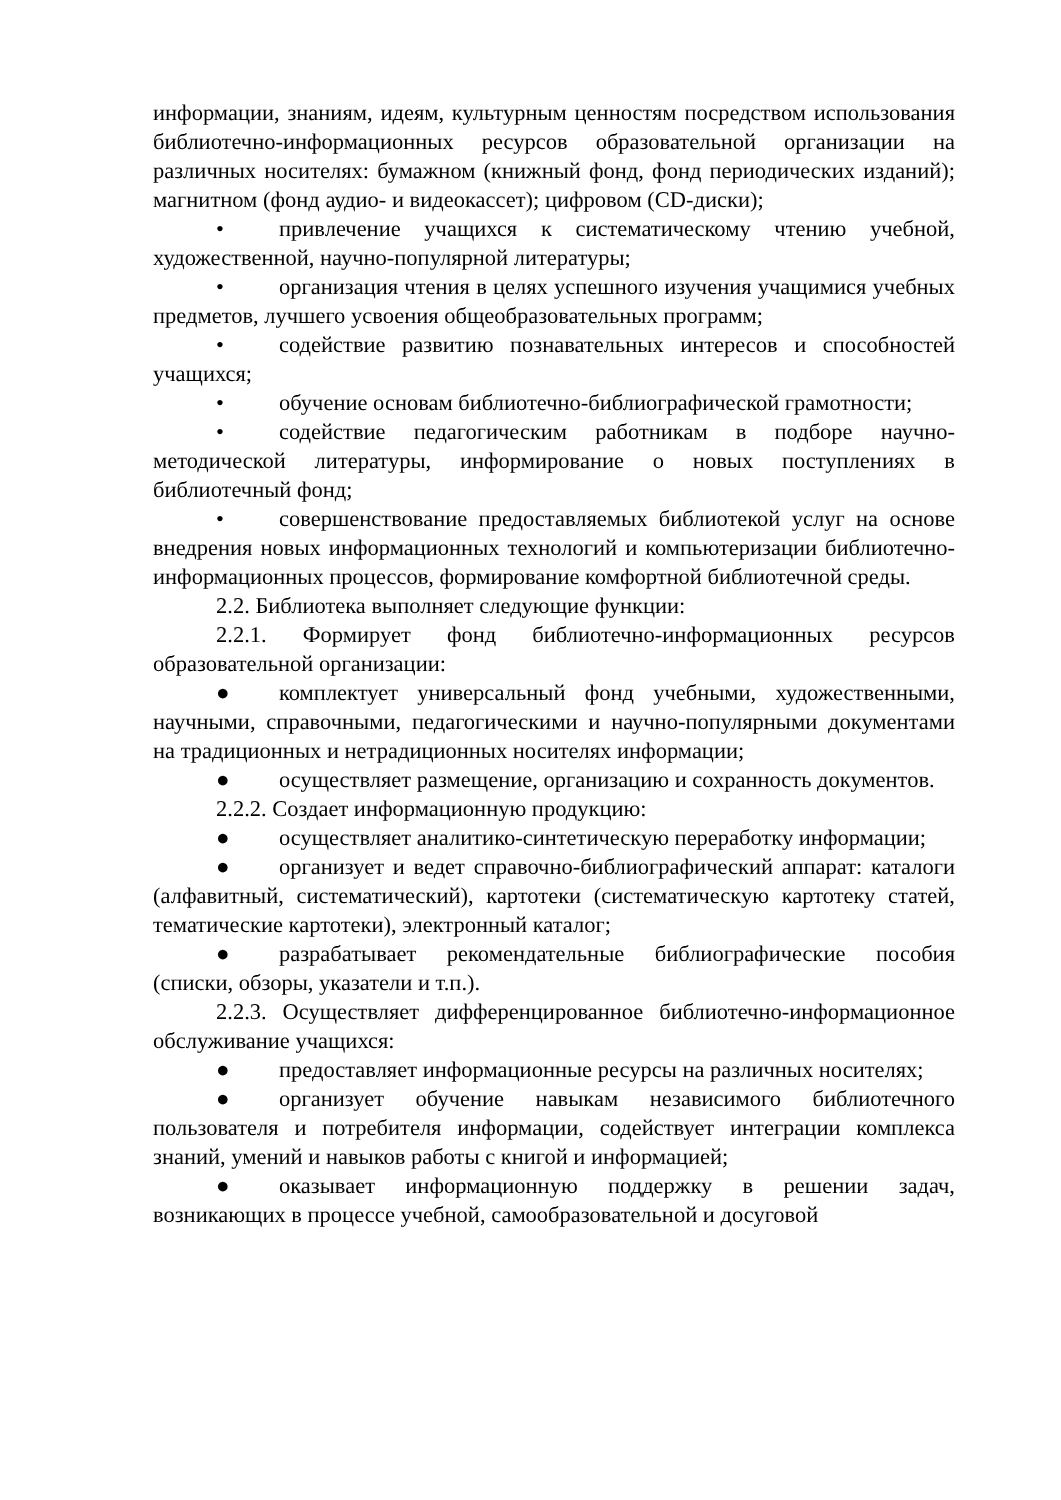информации, знаниям, идеям, культурным ценностям посредством использования библиотечно-информационных ресурсов образовательной организации на различных носителях: бумажном (книжный фонд, фонд периодических изданий); магнитном (фонд аудио- и видеокассет); цифровом (CD-диски);
• привлечение учащихся к систематическому чтению учебной, художественной, научно-популярной литературы;
• организация чтения в целях успешного изучения учащимися учебных предметов, лучшего усвоения общеобразовательных программ;
• содействие развитию познавательных интересов и способностей учащихся;
• обучение основам библиотечно-библиографической грамотности;
• содействие педагогическим работникам в подборе научно-методической литературы, информирование о новых поступлениях в библиотечный фонд;
• совершенствование предоставляемых библиотекой услуг на основе внедрения новых информационных технологий и компьютеризации библиотечно-информационных процессов, формирование комфортной библиотечной среды.
2.2. Библиотека выполняет следующие функции:
2.2.1. Формирует фонд библиотечно-информационных ресурсов образовательной организации:
● комплектует универсальный фонд учебными, художественными, научными, справочными, педагогическими и научно-популярными документами на традиционных и нетрадиционных носителях информации;
● осуществляет размещение, организацию и сохранность документов.
2.2.2. Создает информационную продукцию:
● осуществляет аналитико-синтетическую переработку информации;
● организует и ведет справочно-библиографический аппарат: каталоги (алфавитный, систематический), картотеки (систематическую картотеку статей, тематические картотеки), электронный каталог;
● разрабатывает рекомендательные библиографические пособия (списки, обзоры, указатели и т.п.).
2.2.3. Осуществляет дифференцированное библиотечно-информационное обслуживание учащихся:
● предоставляет информационные ресурсы на различных носителях;
● организует обучение навыкам независимого библиотечного пользователя и потребителя информации, содействует интеграции комплекса знаний, умений и навыков работы с книгой и информацией;
● оказывает информационную поддержку в решении задач, возникающих в процессе учебной, самообразовательной и досуговой